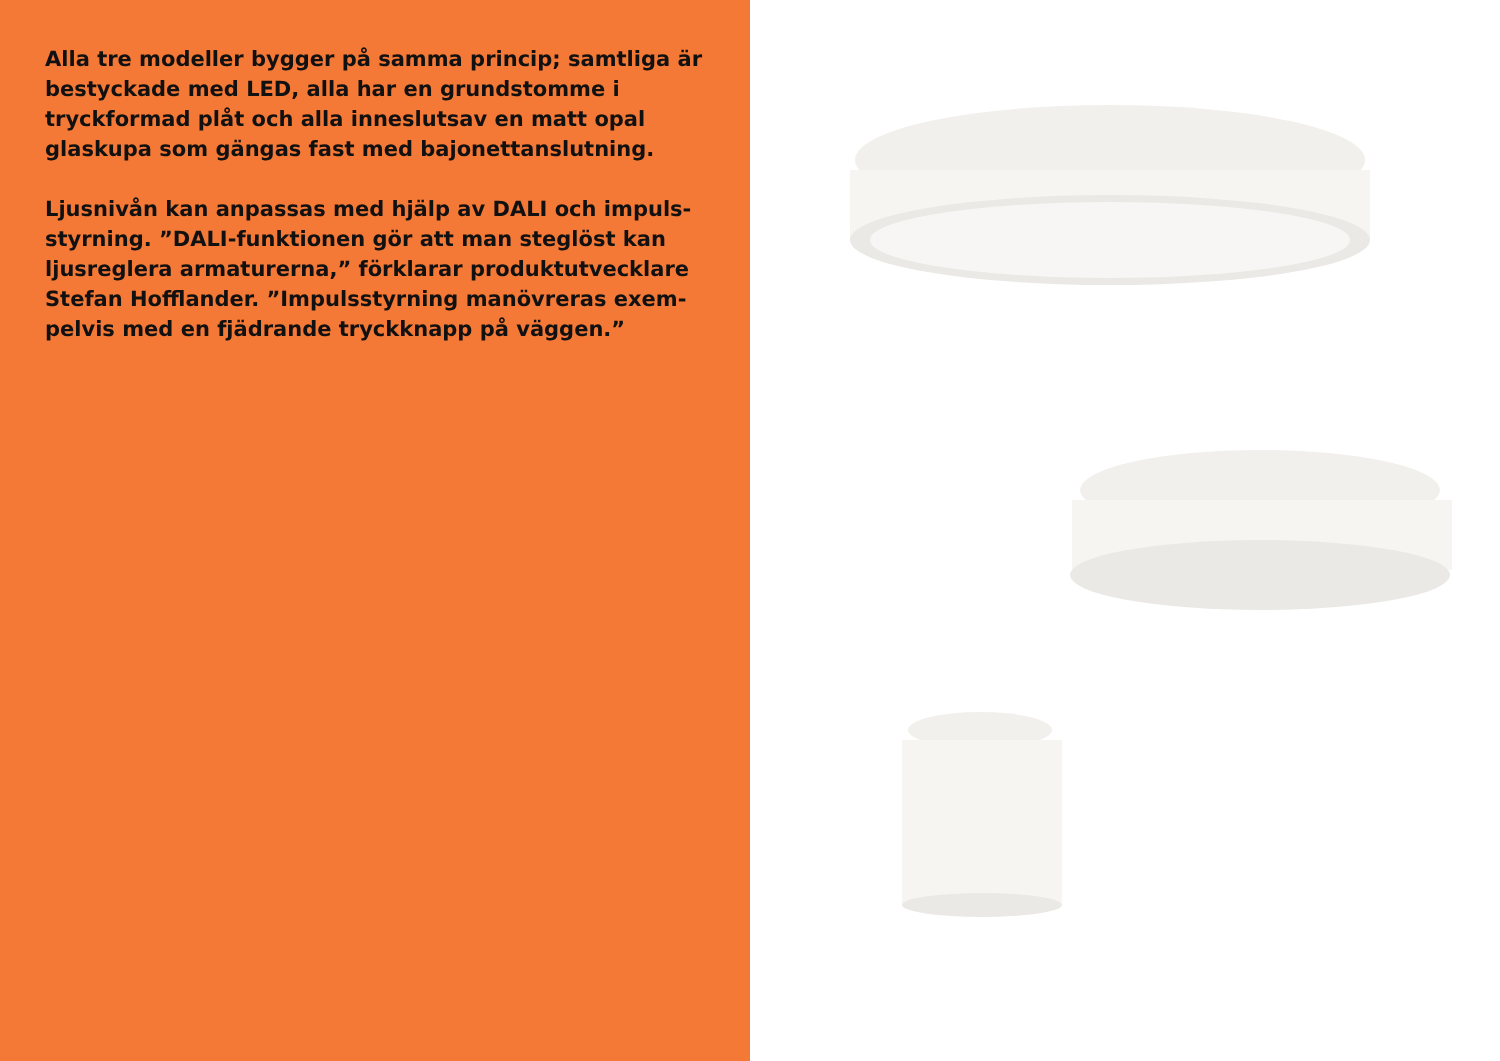Alla tre modeller bygger på samma princip; samtliga är bestyckade med LED, alla har en grundstomme i tryckformad plåt och alla inneslutsav en matt opal glaskupa som gängas fast med bajonettanslutning.
Ljusnivån kan anpassas med hjälp av DALI och impuls-styrning. ”DALI-funktionen gör att man steglöst kan ljusreglera armaturerna,” förklarar produktutvecklare Stefan Hofflander. ”Impulsstyrning manövreras exem-pelvis med en fjädrande tryckknapp på väggen.”